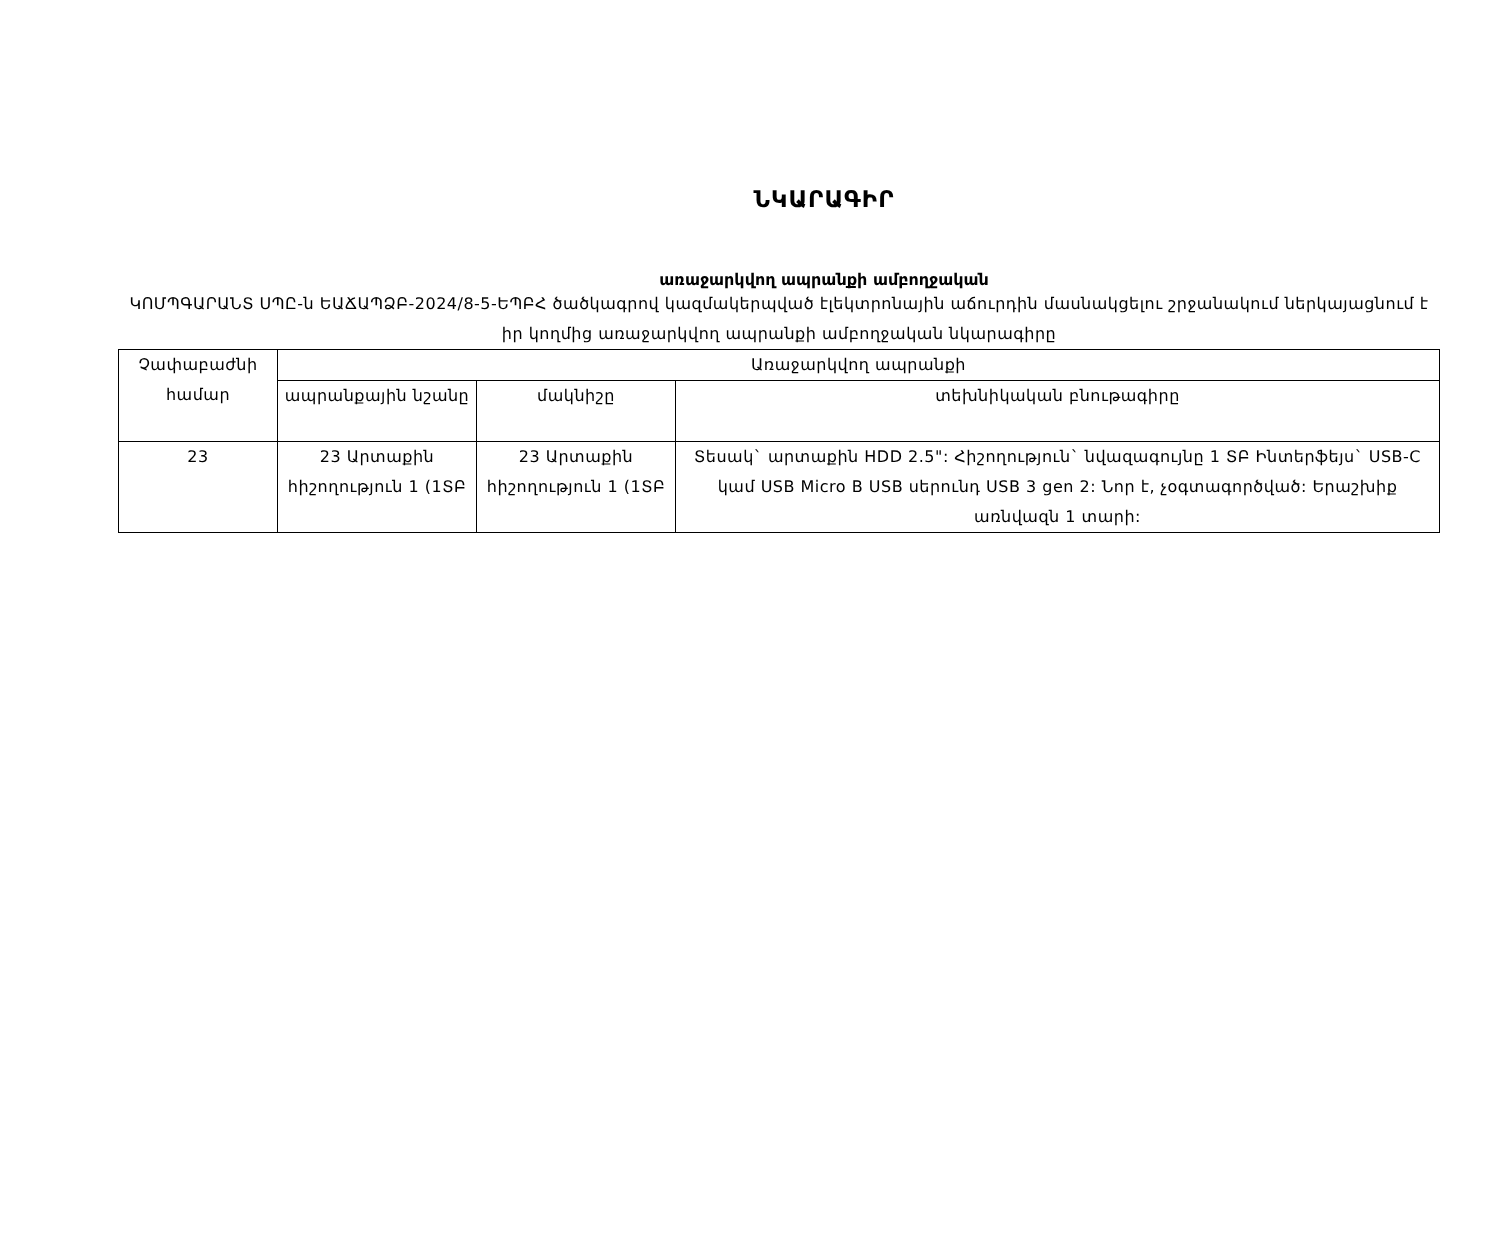ՆԿԱՐԱԳԻՐ
առաջարկվող ապրանքի ամբողջական
ԿՈՄՊԳԱՐԱՆՏ ՍՊԸ-ն ԵԱՃԱՊՁԲ-2024/8-5-ԵՊԲՀ ծածկագրով կազմակերպված էլեկտրոնային աճուրդին մասնակցելու շրջանակում ներկայացնում է իր կողմից առաջարկվող ապրանքի ամբողջական նկարագիրը
| Չափաբաժնի համար | Առաջարկվող ապրանքի | | |
| --- | --- | --- | --- |
| | ապրանքային նշանը | մակնիշը | տեխնիկական բնութագիրը |
| 23 | 23 Արտաքին հիշողություն 1 (1ՏԲ | 23 Արտաքին հիշողություն 1 (1ՏԲ | Տեսակ` արտաքին HDD 2.5": Հիշողություն` նվազագույնը 1 ՏԲ Ինտերֆեյս` USB-C կամ USB Micro B USB սերունդ USB 3 gen 2: Նոր է, չօգտագործված: Երաշխիք առնվազն 1 տարի: |